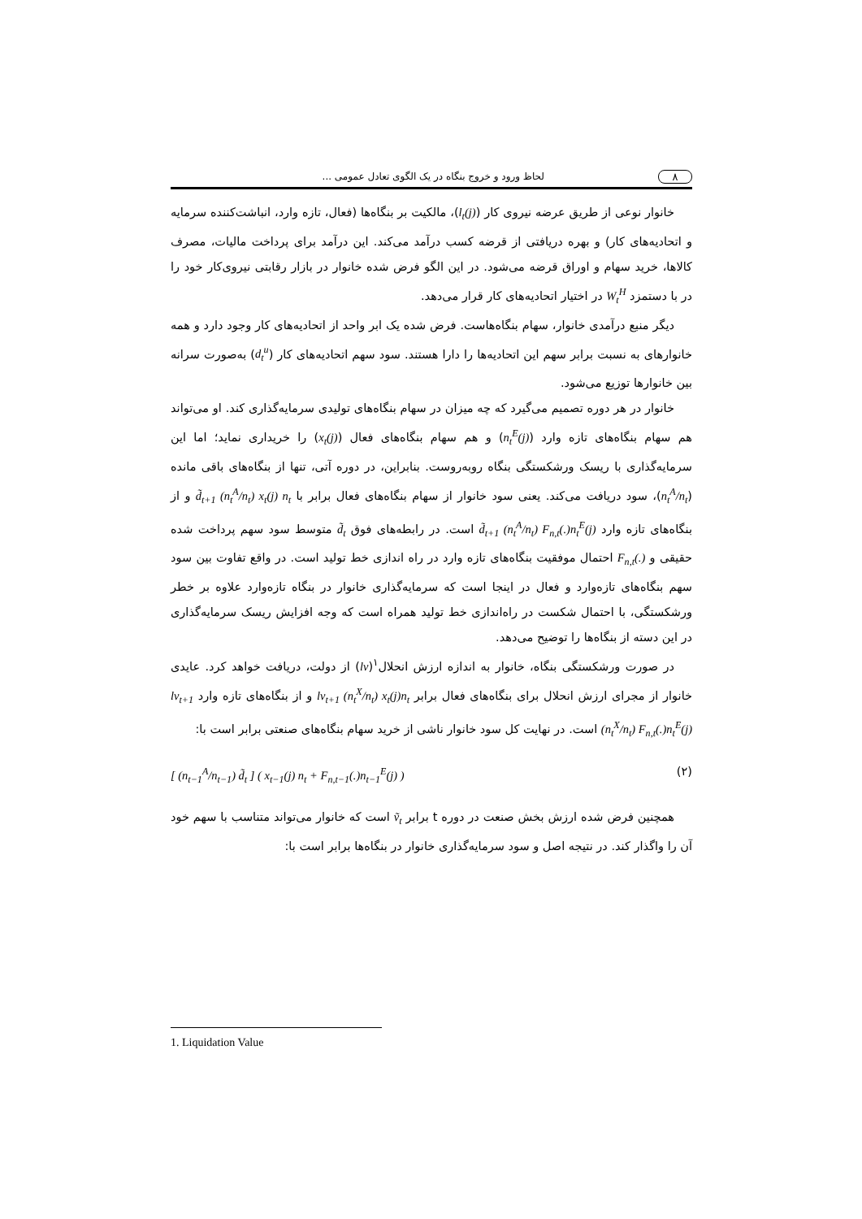۸ لحاظ ورود و خروج بنگاه در یک الگوی تعادل عمومی ...
خانوار نوعی از طریق عرضه نیروی کار (l<sub>t</sub>(j))، مالکیت بر بنگاه‌ها (فعال، تازه وارد، انباشت‌کننده سرمایه و اتحادیه‌های کار) و بهره دریافتی از قرضه کسب درآمد می‌کند. این درآمد برای پرداخت مالیات، مصرف کالاها، خرید سهام و اوراق قرضه می‌شود. در این الگو فرض شده خانوار در بازار رقابتی نیروی‌کار خود را در با دستمزد W<sub>t</sub><sup>H</sup> در اختیار اتحادیه‌های کار قرار می‌دهد.
دیگر منبع درآمدی خانوار، سهام بنگاه‌هاست. فرض شده یک ابر واحد از اتحادیه‌های کار وجود دارد و همه خانوارهای به نسبت برابر سهم این اتحادیه‌ها را دارا هستند. سود سهم اتحادیه‌های کار (d<sub>t</sub><sup>u</sup>) به‌صورت سرانه بین خانوارها توزیع می‌شود.
خانوار در هر دوره تصمیم می‌گیرد که چه میزان در سهام بنگاه‌های تولیدی سرمایه‌گذاری کند. او می‌تواند هم سهام بنگاه‌های تازه وارد (n<sub>t</sub><sup>E</sup>(j)) و هم سهام بنگاه‌های فعال (x<sub>t</sub>(j)) را خریداری نماید؛ اما این سرمایه‌گذاری با ریسک ورشکستگی بنگاه روبه‌روست. بنابراین، در دوره آتی، تنها از بنگاه‌های باقی مانده (n<sub>t</sub><sup>A</sup>/n<sub>t</sub>)، سود دریافت می‌کند. یعنی سود خانوار از سهام بنگاه‌های فعال برابر با d̃<sub>t+1</sub> (n<sub>t</sub><sup>A</sup>/n<sub>t</sub>) x<sub>t</sub>(j) n<sub>t</sub> و از بنگاه‌های تازه وارد d̃<sub>t+1</sub> (n<sub>t</sub><sup>A</sup>/n<sub>t</sub>) F<sub>n,t</sub>(.)n<sub>t</sub><sup>E</sup>(j) است. در رابطه‌های فوق d̃<sub>t</sub> متوسط سود سهم پرداخت شده حقیقی و F<sub>n,t</sub>(.) احتمال موفقیت بنگاه‌های تازه وارد در راه اندازی خط تولید است. در واقع تفاوت بین سود سهم بنگاه‌های تازه‌وارد و فعال در اینجا است که سرمایه‌گذاری خانوار در بنگاه تازه‌وارد علاوه بر خطر ورشکستگی، با احتمال شکست در راه‌اندازی خط تولید همراه است که وجه افزایش ریسک سرمایه‌گذاری در این دسته از بنگاه‌ها را توضیح می‌دهد.
در صورت ورشکستگی بنگاه، خانوار به اندازه ارزش انحلال<sup>۱</sup>(lv) از دولت، دریافت خواهد کرد. عایدی خانوار از مجرای ارزش انحلال برای بنگاه‌های فعال برابر lv<sub>t+1</sub> (n<sub>t</sub><sup>X</sup>/n<sub>t</sub>) x<sub>t</sub>(j)n<sub>t</sub> و از بنگاه‌های تازه وارد lv<sub>t+1</sub> (n<sub>t</sub><sup>X</sup>/n<sub>t</sub>) F<sub>n,t</sub>(.)n<sub>t</sub><sup>E</sup>(j) است. در نهایت کل سود خانوار ناشی از خرید سهام بنگاه‌های صنعتی برابر است با:
(۲) [ (n<sub>t−1</sub><sup>A</sup>/n<sub>t−1</sub>) d̃<sub>t</sub> ] ( x<sub>t−1</sub>(j) n<sub>t</sub> + F<sub>n,t−1</sub>(.)n<sub>t−1</sub><sup>E</sup>(j) )
همچنین فرض شده ارزش بخش صنعت در دوره t برابر ṽ<sub>t</sub> است که خانوار می‌تواند متناسب با سهم خود آن را واگذار کند. در نتیجه اصل و سود سرمایه‌گذاری خانوار در بنگاه‌ها برابر است با:
1. Liquidation Value